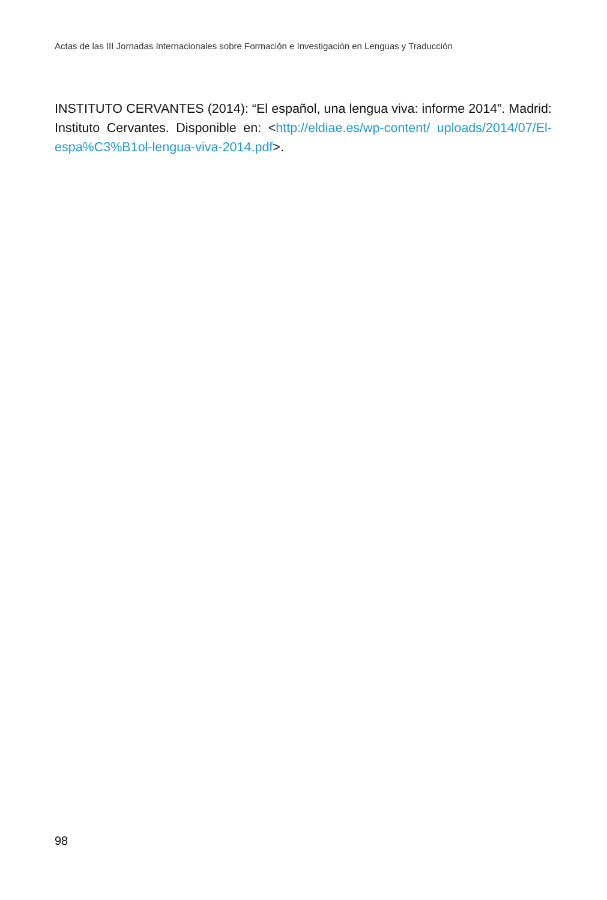Actas de las III Jornadas Internacionales sobre Formación e Investigación en Lenguas y Traducción
INSTITUTO CERVANTES (2014): “El español, una lengua viva: informe 2014”. Madrid: Instituto Cervantes. Disponible en: <http://eldiae.es/wp-content/ uploads/2014/07/El-espa%C3%B1ol-lengua-viva-2014.pdf>.
98